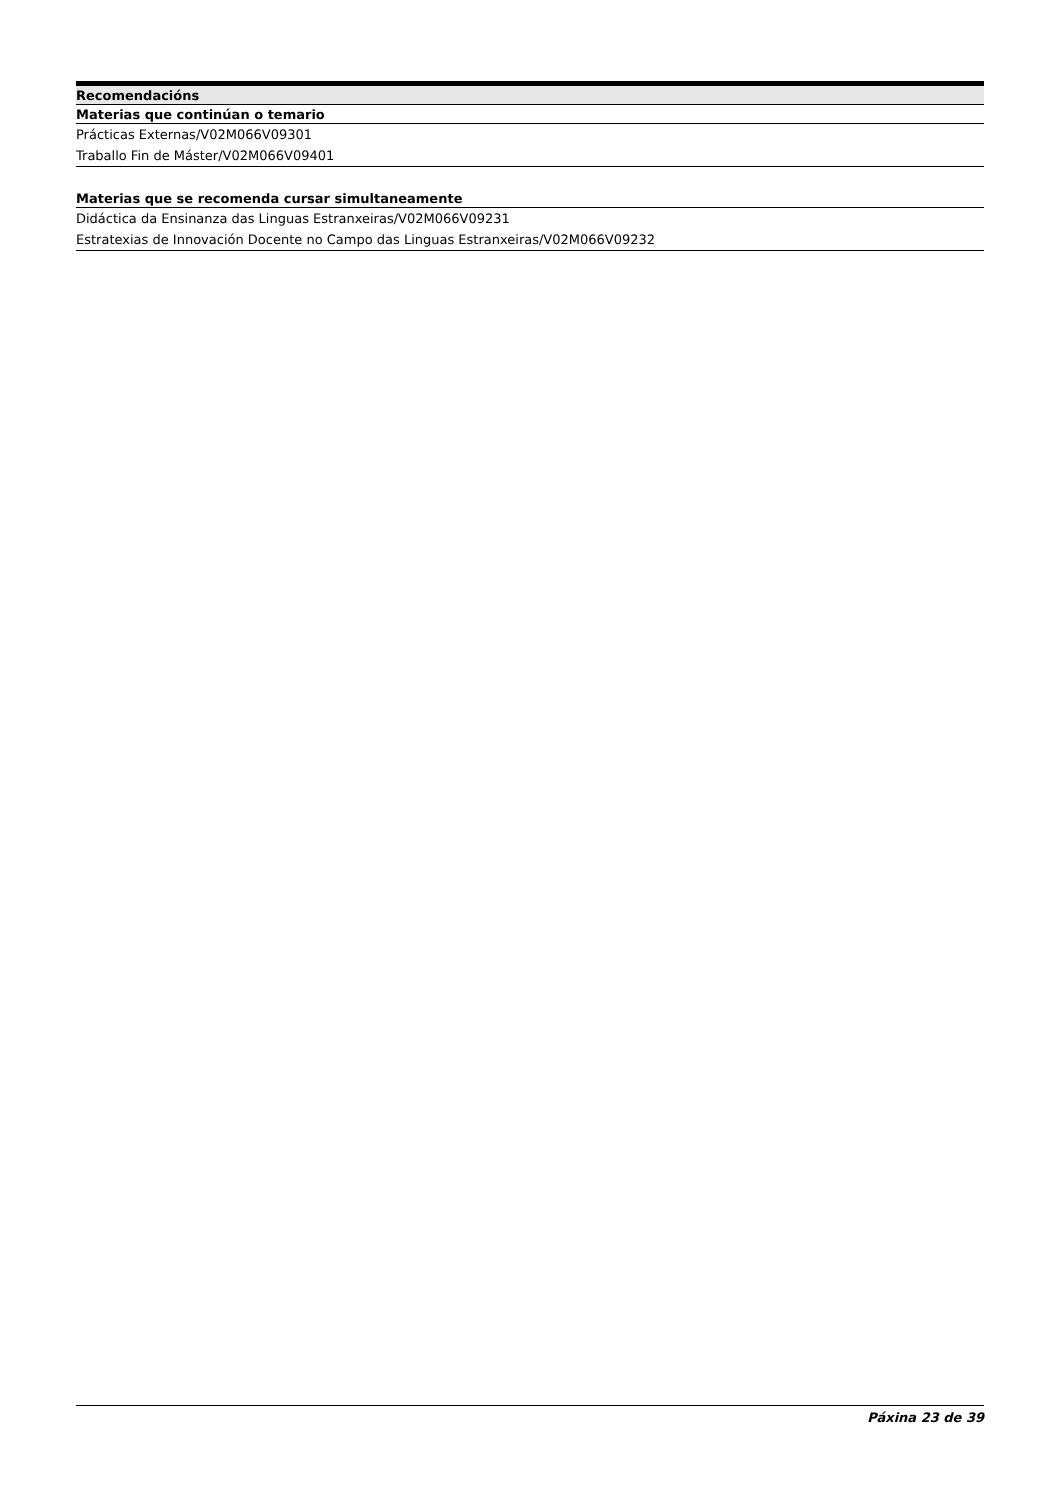Recomendacións
Materias que continúan o temario
Prácticas Externas/V02M066V09301
Traballo Fin de Máster/V02M066V09401
Materias que se recomenda cursar simultaneamente
Didáctica da Ensinanza das Linguas Estranxeiras/V02M066V09231
Estratexias de Innovación Docente no Campo das Linguas Estranxeiras/V02M066V09232
Páxina 23 de 39